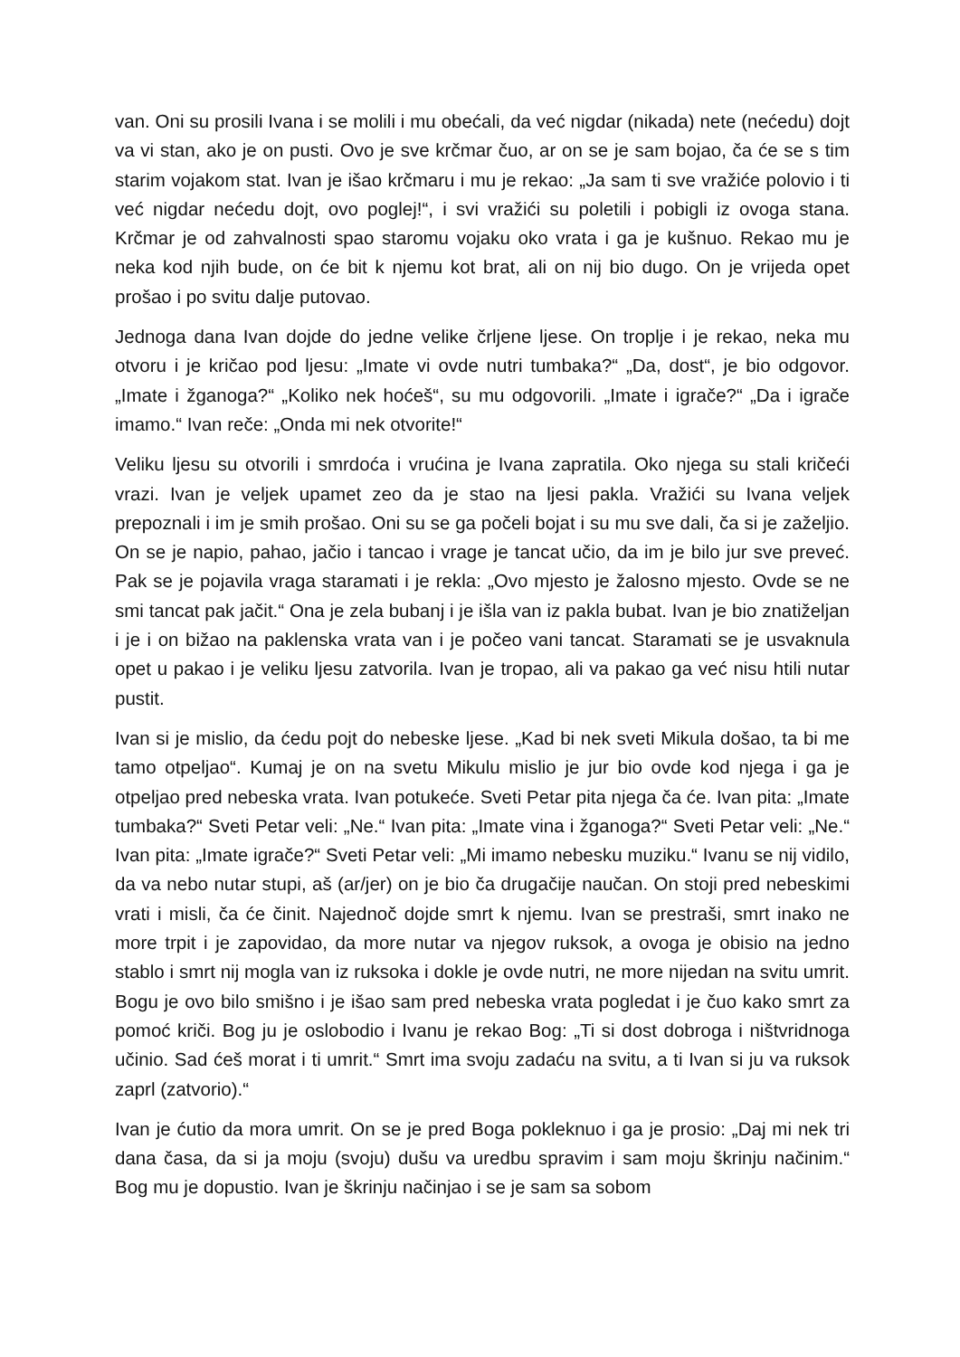van. Oni su prosili Ivana i se molili i mu obećali, da već nigdar (nikada) nete (nećedu) dojt va vi stan, ako je on pusti. Ovo je sve krčmar čuo, ar on se je sam bojao, ča će se s tim starim vojakom stat. Ivan je išao krčmaru i mu je rekao: „Ja sam ti sve vražiće polovio i ti već nigdar nećedu dojt, ovo poglej!“, i svi vražići su poletili i pobigli iz ovoga stana. Krčmar je od zahvalnosti spao staromu vojaku oko vrata i ga je kušnuo. Rekao mu je neka kod njih bude, on će bit k njemu kot brat, ali on nij bio dugo. On je vrijeda opet prošao i po svitu dalje putovao.
Jednoga dana Ivan dojde do jedne velike črljene ljese. On troplje i je rekao, neka mu otvoru i je kričao pod ljesu: „Imate vi ovde nutri tumbaka?“ „Da, dost“, je bio odgovor. „Imate i žganoga?“ „Koliko nek hoćeš“, su mu odgovorili. „Imate i igrače?“ „Da i igrače imamo.“ Ivan reče: „Onda mi nek otvorite!“
Veliku ljesu su otvorili i smrdoća i vrućina je Ivana zapratila. Oko njega su stali kričeći vrazi. Ivan je veljek upamet zeo da je stao na ljesi pakla. Vražići su Ivana veljek prepoznali i im je smih prošao. Oni su se ga počeli bojat i su mu sve dali, ča si je zaželjio. On se je napio, pahao, jačio i tancao i vrage je tancat učio, da im je bilo jur sve preveć. Pak se je pojavila vraga staramati i je rekla: „Ovo mjesto je žalosno mjesto. Ovde se ne smi tancat pak jačit.“ Ona je zela bubanj i je išla van iz pakla bubat. Ivan je bio znatiželjan i je i on bižao na paklenska vrata van i je počeo vani tancat. Staramati se je usvaknula opet u pakao i je veliku ljesu zatvorila. Ivan je tropao, ali va pakao ga već nisu htili nutar pustit.
Ivan si je mislio, da ćedu pojt do nebeske ljese. „Kad bi nek sveti Mikula došao, ta bi me tamo otpeljao“. Kumaj je on na svetu Mikulu mislio je jur bio ovde kod njega i ga je otpeljao pred nebeska vrata. Ivan potukeće. Sveti Petar pita njega ča će. Ivan pita: „Imate tumbaka?“ Sveti Petar veli: „Ne.“ Ivan pita: „Imate vina i žganoga?“ Sveti Petar veli: „Ne.“ Ivan pita: „Imate igrače?“ Sveti Petar veli: „Mi imamo nebesku muziku.“ Ivanu se nij vidilo, da va nebo nutar stupi, aš (ar/jer) on je bio ča drugačije naučan. On stoji pred nebeskimi vrati i misli, ča će činit. Najednoč dojde smrt k njemu. Ivan se prestraši, smrt inako ne more trpit i je zapovidao, da more nutar va njegov ruksok, a ovoga je obisio na jedno stablo i smrt nij mogla van iz ruksoka i dokle je ovde nutri, ne more nijedan na svitu umrit. Bogu je ovo bilo smišno i je išao sam pred nebeska vrata pogledat i je čuo kako smrt za pomoć kriči. Bog ju je oslobodio i Ivanu je rekao Bog: „Ti si dost dobroga i ništvridnoga učinio. Sad ćeš morat i ti umrit.“ Smrt ima svoju zadaću na svitu, a ti Ivan si ju va ruksok zaprl (zatvorio).“
Ivan je ćutio da mora umrit. On se je pred Boga pokleknuo i ga je prosio: „Daj mi nek tri dana časa, da si ja moju (svoju) dušu va uredbu spravim i sam moju škrinju načinim.“ Bog mu je dopustio. Ivan je škrinju načinjao i se je sam sa sobom